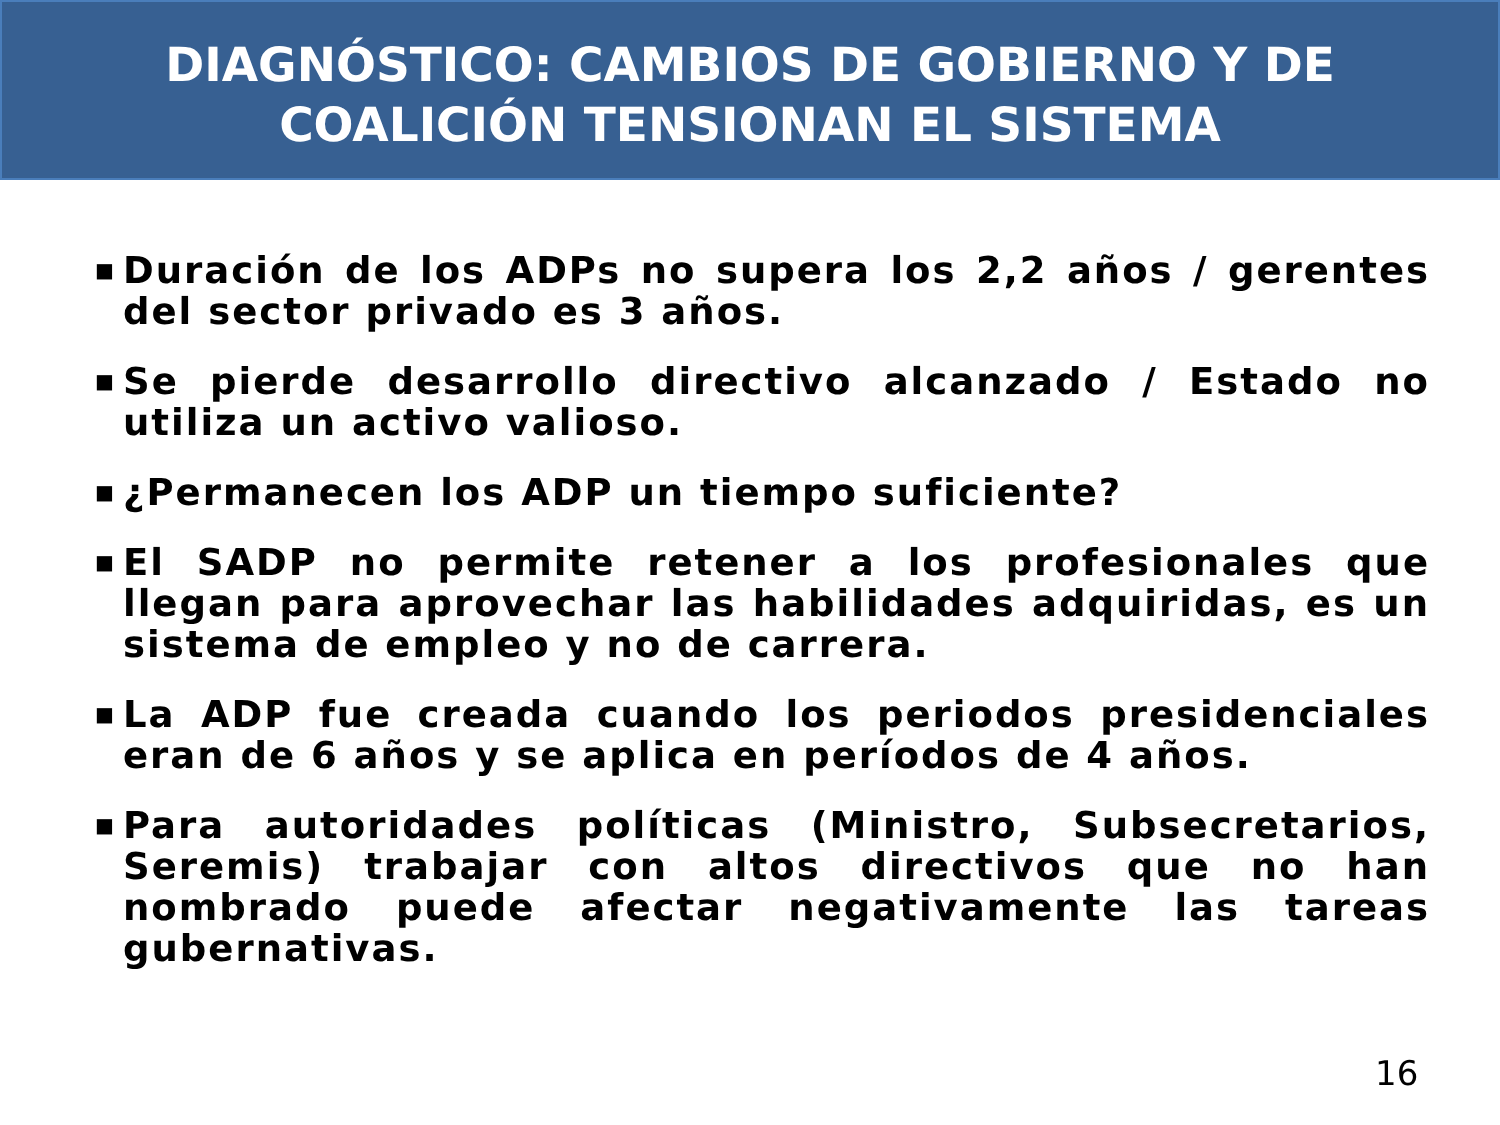DIAGNÓSTICO: CAMBIOS DE GOBIERNO Y DE
COALICIÓN TENSIONAN EL SISTEMA
■ Duración de los ADPs no supera los 2,2 años / gerentes del sector privado es 3 años.
■ Se pierde desarrollo directivo alcanzado / Estado no utiliza un activo valioso.
■ ¿Permanecen los ADP un tiempo suficiente?
■ El SADP no permite retener a los profesionales que llegan para aprovechar las habilidades adquiridas, es un sistema de empleo y no de carrera.
■ La ADP fue creada cuando los periodos presidenciales eran de 6 años y se aplica en períodos de 4 años.
■ Para autoridades políticas (Ministro, Subsecretarios, Seremis) trabajar con altos directivos que no han nombrado puede afectar negativamente las tareas gubernativas.
16